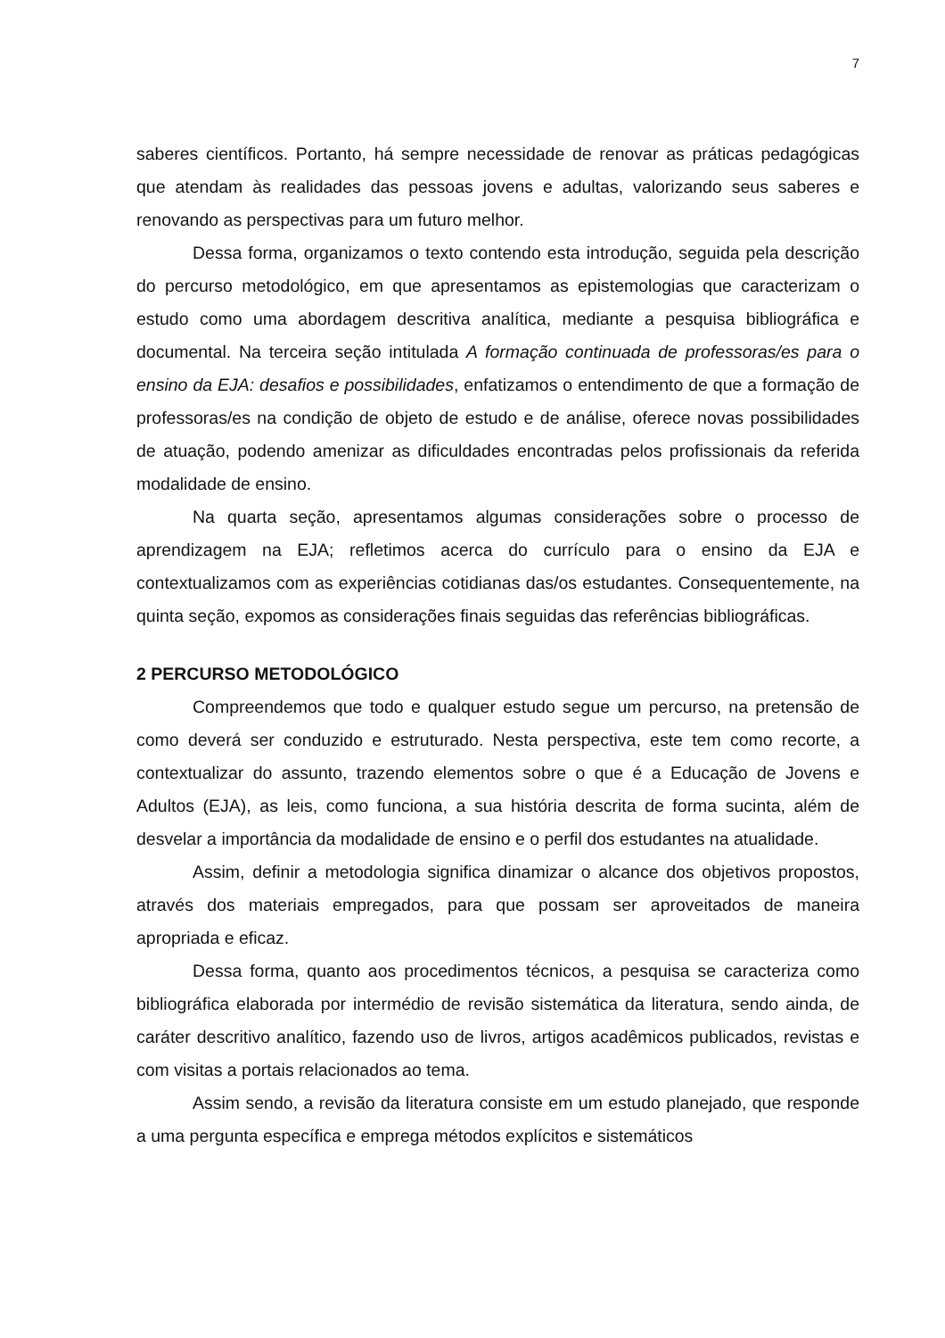7
saberes científicos. Portanto, há sempre necessidade de renovar as práticas pedagógicas que atendam às realidades das pessoas jovens e adultas, valorizando seus saberes e renovando as perspectivas para um futuro melhor.
Dessa forma, organizamos o texto contendo esta introdução, seguida pela descrição do percurso metodológico, em que apresentamos as epistemologias que caracterizam o estudo como uma abordagem descritiva analítica, mediante a pesquisa bibliográfica e documental. Na terceira seção intitulada A formação continuada de professoras/es para o ensino da EJA: desafios e possibilidades, enfatizamos o entendimento de que a formação de professoras/es na condição de objeto de estudo e de análise, oferece novas possibilidades de atuação, podendo amenizar as dificuldades encontradas pelos profissionais da referida modalidade de ensino.
Na quarta seção, apresentamos algumas considerações sobre o processo de aprendizagem na EJA; refletimos acerca do currículo para o ensino da EJA e contextualizamos com as experiências cotidianas das/os estudantes. Consequentemente, na quinta seção, expomos as considerações finais seguidas das referências bibliográficas.
2 PERCURSO METODOLÓGICO
Compreendemos que todo e qualquer estudo segue um percurso, na pretensão de como deverá ser conduzido e estruturado. Nesta perspectiva, este tem como recorte, a contextualizar do assunto, trazendo elementos sobre o que é a Educação de Jovens e Adultos (EJA), as leis, como funciona, a sua história descrita de forma sucinta, além de desvelar a importância da modalidade de ensino e o perfil dos estudantes na atualidade.
Assim, definir a metodologia significa dinamizar o alcance dos objetivos propostos, através dos materiais empregados, para que possam ser aproveitados de maneira apropriada e eficaz.
Dessa forma, quanto aos procedimentos técnicos, a pesquisa se caracteriza como bibliográfica elaborada por intermédio de revisão sistemática da literatura, sendo ainda, de caráter descritivo analítico, fazendo uso de livros, artigos acadêmicos publicados, revistas e com visitas a portais relacionados ao tema.
Assim sendo, a revisão da literatura consiste em um estudo planejado, que responde a uma pergunta específica e emprega métodos explícitos e sistemáticos